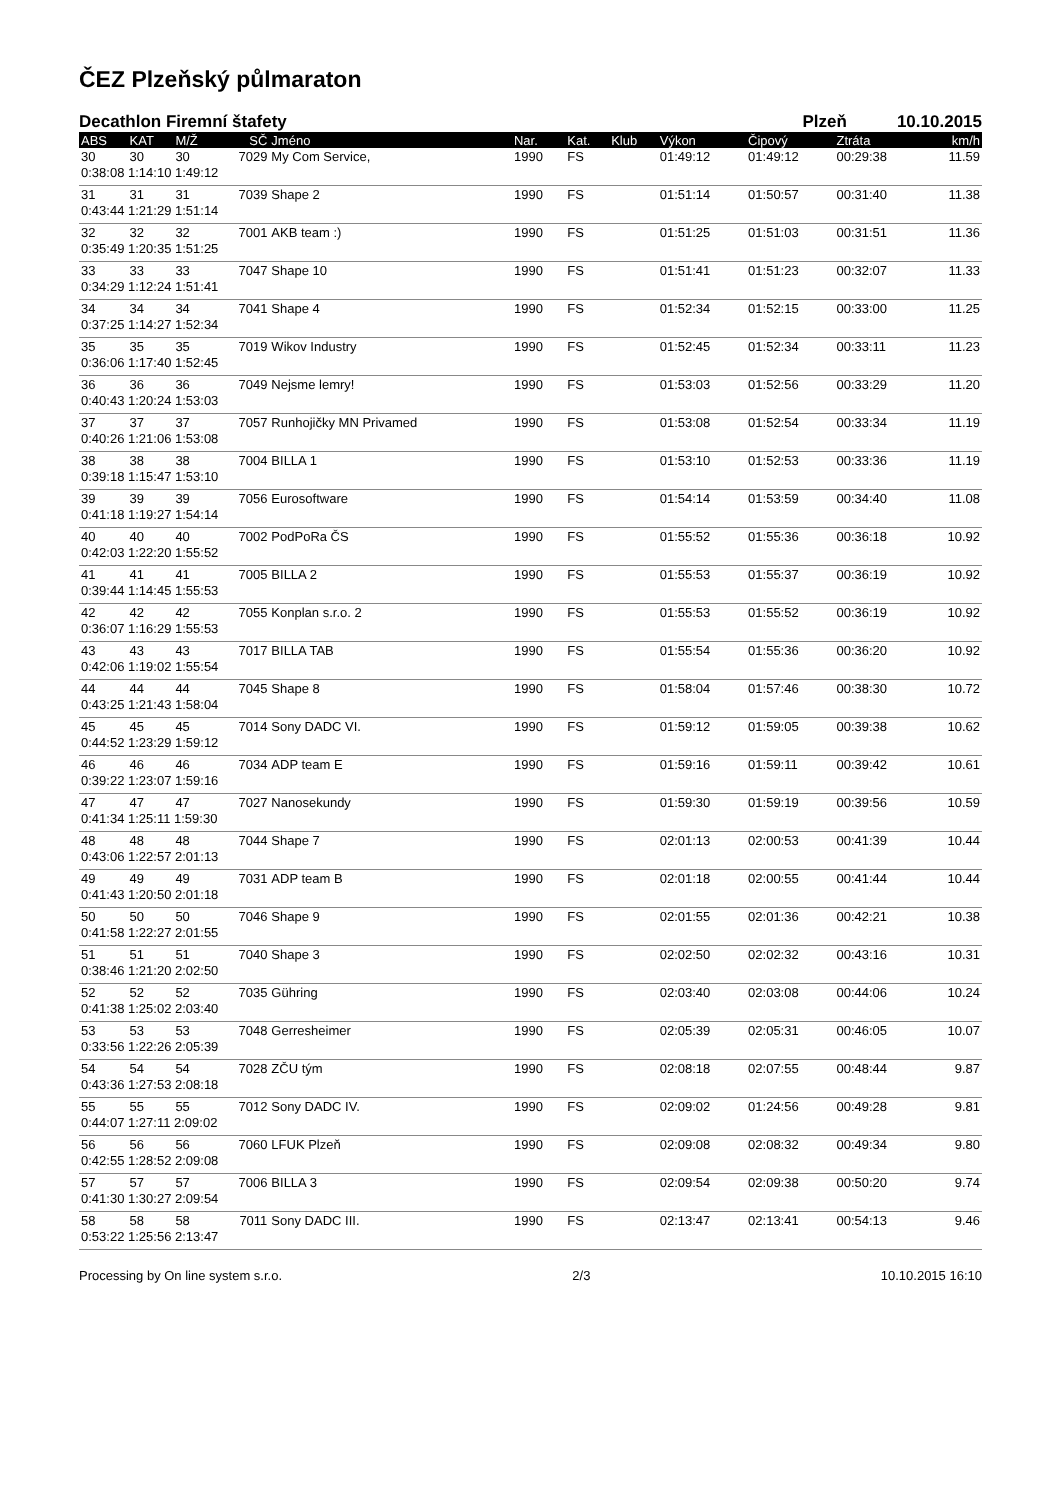ČEZ Plzeňský půlmaraton
Decathlon Firemní štafety Plzeň 10.10.2015
| ABS | KAT | M/Ž | SČ | Jméno | Nar. | Kat. | Klub | Výkon | Čipový | Ztráta | km/h |
| --- | --- | --- | --- | --- | --- | --- | --- | --- | --- | --- | --- |
| 30 | 30 | 30 | 7029 | My Com Service, | 1990 | FS | | 01:49:12 | 01:49:12 | 00:29:38 | 11.59 |
| 0:38:08 1:14:10 1:49:12 | | | | | | | | | | | |
| 31 | 31 | 31 | 7039 | Shape 2 | 1990 | FS | | 01:51:14 | 01:50:57 | 00:31:40 | 11.38 |
| 0:43:44 1:21:29 1:51:14 | | | | | | | | | | | |
| 32 | 32 | 32 | 7001 | AKB team :) | 1990 | FS | | 01:51:25 | 01:51:03 | 00:31:51 | 11.36 |
| 0:35:49 1:20:35 1:51:25 | | | | | | | | | | | |
| 33 | 33 | 33 | 7047 | Shape 10 | 1990 | FS | | 01:51:41 | 01:51:23 | 00:32:07 | 11.33 |
| 0:34:29 1:12:24 1:51:41 | | | | | | | | | | | |
| 34 | 34 | 34 | 7041 | Shape 4 | 1990 | FS | | 01:52:34 | 01:52:15 | 00:33:00 | 11.25 |
| 0:37:25 1:14:27 1:52:34 | | | | | | | | | | | |
| 35 | 35 | 35 | 7019 | Wikov Industry | 1990 | FS | | 01:52:45 | 01:52:34 | 00:33:11 | 11.23 |
| 0:36:06 1:17:40 1:52:45 | | | | | | | | | | | |
| 36 | 36 | 36 | 7049 | Nejsme lemry! | 1990 | FS | | 01:53:03 | 01:52:56 | 00:33:29 | 11.20 |
| 0:40:43 1:20:24 1:53:03 | | | | | | | | | | | |
| 37 | 37 | 37 | 7057 | Runhojičky MN Privamed | 1990 | FS | | 01:53:08 | 01:52:54 | 00:33:34 | 11.19 |
| 0:40:26 1:21:06 1:53:08 | | | | | | | | | | | |
| 38 | 38 | 38 | 7004 | BILLA 1 | 1990 | FS | | 01:53:10 | 01:52:53 | 00:33:36 | 11.19 |
| 0:39:18 1:15:47 1:53:10 | | | | | | | | | | | |
| 39 | 39 | 39 | 7056 | Eurosoftware | 1990 | FS | | 01:54:14 | 01:53:59 | 00:34:40 | 11.08 |
| 0:41:18 1:19:27 1:54:14 | | | | | | | | | | | |
| 40 | 40 | 40 | 7002 | PodPoRa ČS | 1990 | FS | | 01:55:52 | 01:55:36 | 00:36:18 | 10.92 |
| 0:42:03 1:22:20 1:55:52 | | | | | | | | | | | |
| 41 | 41 | 41 | 7005 | BILLA 2 | 1990 | FS | | 01:55:53 | 01:55:37 | 00:36:19 | 10.92 |
| 0:39:44 1:14:45 1:55:53 | | | | | | | | | | | |
| 42 | 42 | 42 | 7055 | Konplan s.r.o. 2 | 1990 | FS | | 01:55:53 | 01:55:52 | 00:36:19 | 10.92 |
| 0:36:07 1:16:29 1:55:53 | | | | | | | | | | | |
| 43 | 43 | 43 | 7017 | BILLA TAB | 1990 | FS | | 01:55:54 | 01:55:36 | 00:36:20 | 10.92 |
| 0:42:06 1:19:02 1:55:54 | | | | | | | | | | | |
| 44 | 44 | 44 | 7045 | Shape 8 | 1990 | FS | | 01:58:04 | 01:57:46 | 00:38:30 | 10.72 |
| 0:43:25 1:21:43 1:58:04 | | | | | | | | | | | |
| 45 | 45 | 45 | 7014 | Sony DADC VI. | 1990 | FS | | 01:59:12 | 01:59:05 | 00:39:38 | 10.62 |
| 0:44:52 1:23:29 1:59:12 | | | | | | | | | | | |
| 46 | 46 | 46 | 7034 | ADP team E | 1990 | FS | | 01:59:16 | 01:59:11 | 00:39:42 | 10.61 |
| 0:39:22 1:23:07 1:59:16 | | | | | | | | | | | |
| 47 | 47 | 47 | 7027 | Nanosekundy | 1990 | FS | | 01:59:30 | 01:59:19 | 00:39:56 | 10.59 |
| 0:41:34 1:25:11 1:59:30 | | | | | | | | | | | |
| 48 | 48 | 48 | 7044 | Shape 7 | 1990 | FS | | 02:01:13 | 02:00:53 | 00:41:39 | 10.44 |
| 0:43:06 1:22:57 2:01:13 | | | | | | | | | | | |
| 49 | 49 | 49 | 7031 | ADP team B | 1990 | FS | | 02:01:18 | 02:00:55 | 00:41:44 | 10.44 |
| 0:41:43 1:20:50 2:01:18 | | | | | | | | | | | |
| 50 | 50 | 50 | 7046 | Shape 9 | 1990 | FS | | 02:01:55 | 02:01:36 | 00:42:21 | 10.38 |
| 0:41:58 1:22:27 2:01:55 | | | | | | | | | | | |
| 51 | 51 | 51 | 7040 | Shape 3 | 1990 | FS | | 02:02:50 | 02:02:32 | 00:43:16 | 10.31 |
| 0:38:46 1:21:20 2:02:50 | | | | | | | | | | | |
| 52 | 52 | 52 | 7035 | Gühring | 1990 | FS | | 02:03:40 | 02:03:08 | 00:44:06 | 10.24 |
| 0:41:38 1:25:02 2:03:40 | | | | | | | | | | | |
| 53 | 53 | 53 | 7048 | Gerresheimer | 1990 | FS | | 02:05:39 | 02:05:31 | 00:46:05 | 10.07 |
| 0:33:56 1:22:26 2:05:39 | | | | | | | | | | | |
| 54 | 54 | 54 | 7028 | ZČU tým | 1990 | FS | | 02:08:18 | 02:07:55 | 00:48:44 | 9.87 |
| 0:43:36 1:27:53 2:08:18 | | | | | | | | | | | |
| 55 | 55 | 55 | 7012 | Sony DADC IV. | 1990 | FS | | 02:09:02 | 01:24:56 | 00:49:28 | 9.81 |
| 0:44:07 1:27:11 2:09:02 | | | | | | | | | | | |
| 56 | 56 | 56 | 7060 | LFUK Plzeň | 1990 | FS | | 02:09:08 | 02:08:32 | 00:49:34 | 9.80 |
| 0:42:55 1:28:52 2:09:08 | | | | | | | | | | | |
| 57 | 57 | 57 | 7006 | BILLA 3 | 1990 | FS | | 02:09:54 | 02:09:38 | 00:50:20 | 9.74 |
| 0:41:30 1:30:27 2:09:54 | | | | | | | | | | | |
| 58 | 58 | 58 | 7011 | Sony DADC III. | 1990 | FS | | 02:13:47 | 02:13:41 | 00:54:13 | 9.46 |
| 0:53:22 1:25:56 2:13:47 | | | | | | | | | | | |
Processing by On line system s.r.o. 2/3 10.10.2015 16:10